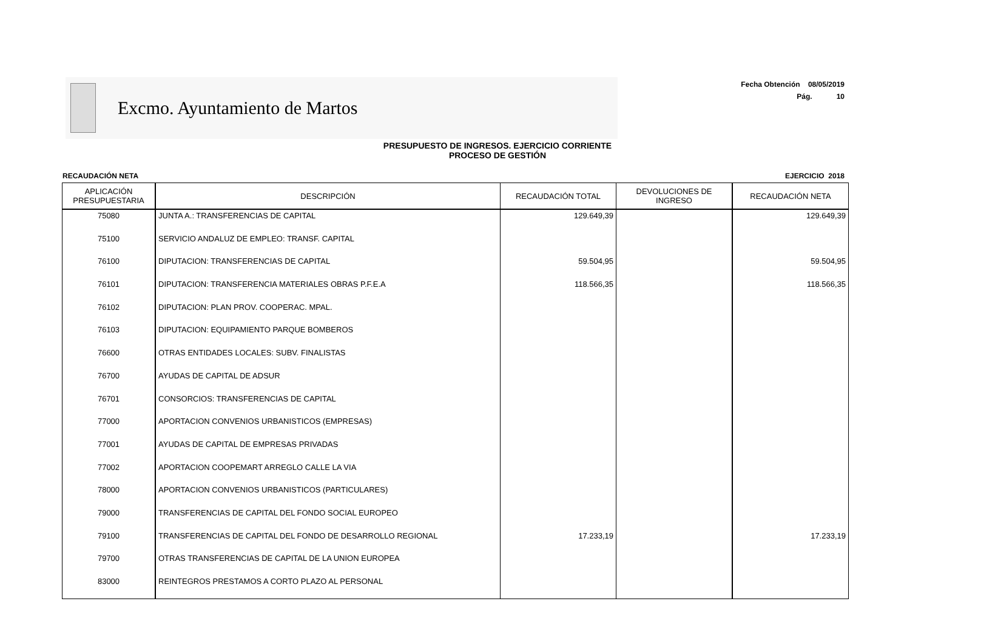Excmo. Ayuntamiento de Martos
Fecha Obtención 08/05/2019
Pág. 10
PRESUPUESTO DE INGRESOS. EJERCICIO CORRIENTE
PROCESO DE GESTIÓN
RECAUDACIÓN NETA EJERCICIO 2018
| APLICACIÓN PRESUPUESTARIA | DESCRIPCIÓN | RECAUDACIÓN TOTAL | DEVOLUCIONES DE INGRESO | RECAUDACIÓN NETA |
| --- | --- | --- | --- | --- |
| 75080 | JUNTA A.: TRANSFERENCIAS DE CAPITAL | 129.649,39 | | 129.649,39 |
| 75100 | SERVICIO ANDALUZ DE EMPLEO: TRANSF. CAPITAL | | | |
| 76100 | DIPUTACION: TRANSFERENCIAS DE CAPITAL | 59.504,95 | | 59.504,95 |
| 76101 | DIPUTACION: TRANSFERENCIA MATERIALES OBRAS P.F.E.A | 118.566,35 | | 118.566,35 |
| 76102 | DIPUTACION: PLAN PROV. COOPERAC. MPAL. | | | |
| 76103 | DIPUTACION: EQUIPAMIENTO PARQUE BOMBEROS | | | |
| 76600 | OTRAS ENTIDADES LOCALES: SUBV. FINALISTAS | | | |
| 76700 | AYUDAS DE CAPITAL DE ADSUR | | | |
| 76701 | CONSORCIOS: TRANSFERENCIAS DE CAPITAL | | | |
| 77000 | APORTACION CONVENIOS URBANISTICOS (EMPRESAS) | | | |
| 77001 | AYUDAS DE CAPITAL DE EMPRESAS PRIVADAS | | | |
| 77002 | APORTACION COOPEMART ARREGLO CALLE LA VIA | | | |
| 78000 | APORTACION CONVENIOS URBANISTICOS (PARTICULARES) | | | |
| 79000 | TRANSFERENCIAS DE CAPITAL DEL FONDO SOCIAL EUROPEO | | | |
| 79100 | TRANSFERENCIAS DE CAPITAL DEL FONDO DE DESARROLLO REGIONAL | 17.233,19 | | 17.233,19 |
| 79700 | OTRAS TRANSFERENCIAS DE CAPITAL DE LA UNION EUROPEA | | | |
| 83000 | REINTEGROS PRESTAMOS A CORTO PLAZO AL PERSONAL | | | |